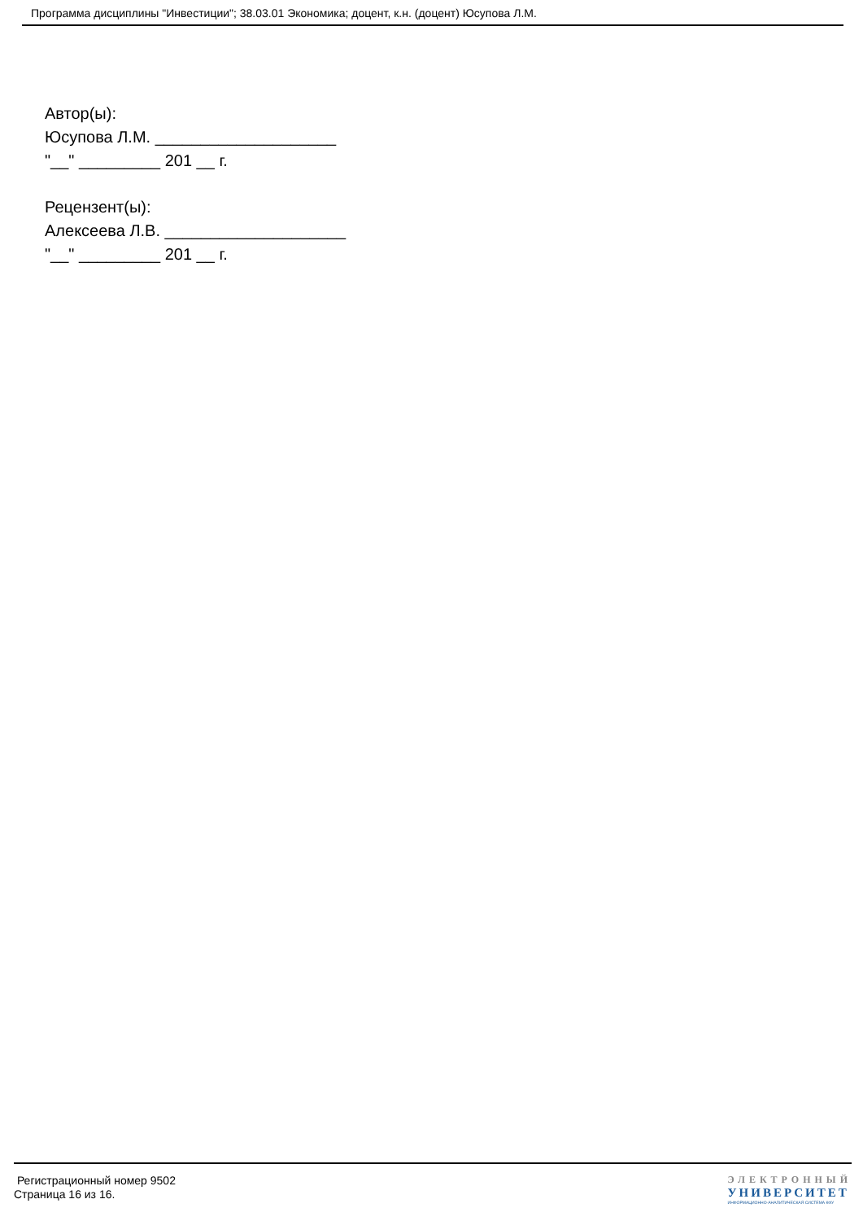Программа дисциплины "Инвестиции"; 38.03.01 Экономика; доцент, к.н. (доцент) Юсупова Л.М.
Автор(ы):
Юсупова Л.М. ____________________
"__" _________ 201 __ г.
Рецензент(ы):
Алексеева Л.В. ____________________
"__" _________ 201 __ г.
Регистрационный номер 9502
Страница 16 из 16.
ЭЛЕКТРОННЫЙ
УНИВЕРСИТЕТ
ИНФОРМАЦИОННО-АНАЛИТИЧЕСКАЯ СИСТЕМА КФУ